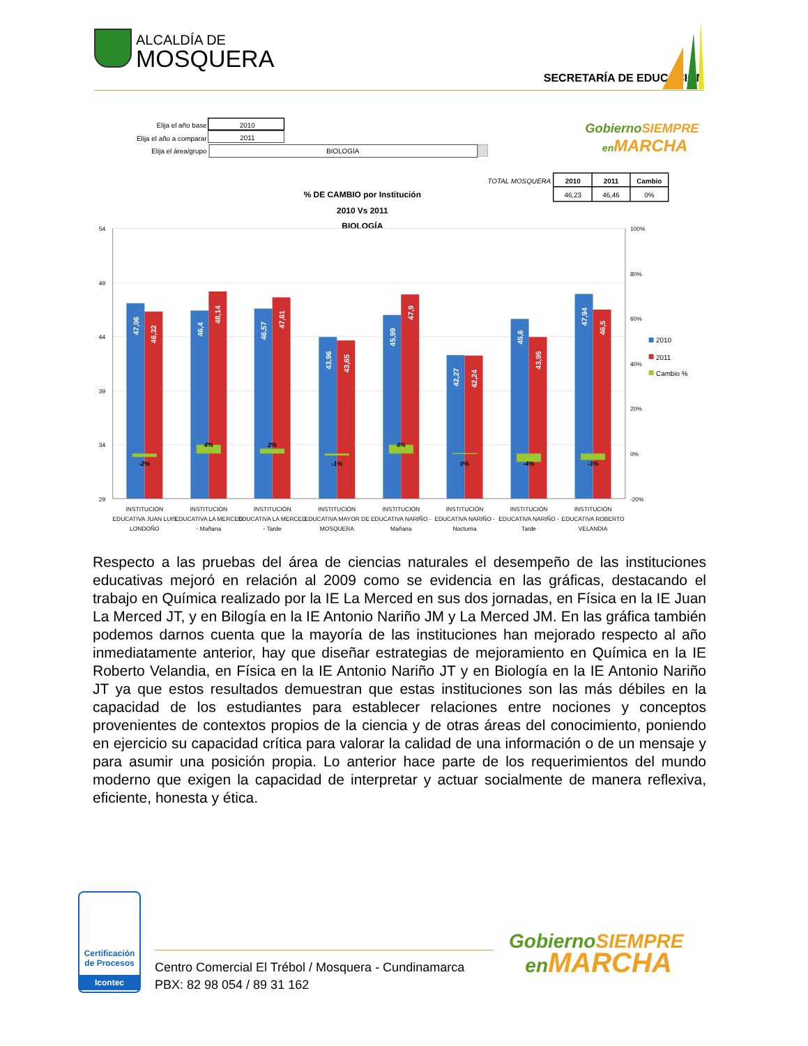ALCALDÍA DE
MOSQUERA
SECRETARÍA DE EDUCACIÓN
Elija el año base
2010
Elija el año a comparar
2011
Elija el área/grupo
BIOLOGÍA
GobiernoSIEMPRE
enMARCHA
TOTAL MOSQUERA
2010
2011
Cambio
46,23
46,46
0%
% DE CAMBIO por Institución
2010 Vs 2011
BIOLOGÍA
54
49
44
39
34
29
100%
80%
60%
40%
20%
0%
-20%
2010
2011
Cambio %
47,06
46,32
46,4
48,14
46,57
47,61
43,96
43,65
45,99
47,9
42,27
42,24
45,6
43,95
47,94
46,5
-2%
4%
2%
-1%
4%
0%
-4%
-3%
INSTITUCIÓN
EDUCATIVA JUAN LUIS
LONDOÑO
INSTITUCIÓN
EDUCATIVA LA MERCED
- Mañana
INSTITUCIÓN
EDUCATIVA LA MERCED
- Tarde
INSTITUCIÓN
EDUCATIVA MAYOR DE
MOSQUERA
INSTITUCIÓN
EDUCATIVA NARIÑO -
Mañana
INSTITUCIÓN
EDUCATIVA NARIÑO -
Nocturna
INSTITUCIÓN
EDUCATIVA NARIÑO -
Tarde
INSTITUCIÓN
EDUCATIVA ROBERTO
VELANDIA
Respecto a las pruebas del área de ciencias naturales el desempeño de las instituciones educativas mejoró en relación al 2009 como se evidencia en las gráficas, destacando el trabajo en Química realizado por la IE La Merced en sus dos jornadas, en Física en la IE Juan La Merced JT, y en Bilogía en la IE Antonio Nariño JM y La Merced JM. En las gráfica también podemos darnos cuenta que la mayoría de las instituciones han mejorado respecto al año inmediatamente anterior, hay que diseñar estrategias de mejoramiento en Química en la IE Roberto Velandia, en Física en la IE Antonio Nariño JT y en Biología en la IE Antonio Nariño JT ya que estos resultados demuestran que estas instituciones son las más débiles en la capacidad de los estudiantes para establecer relaciones entre nociones y conceptos provenientes de contextos propios de la ciencia y de otras áreas del conocimiento, poniendo en ejercicio su capacidad crítica para valorar la calidad de una información o de un mensaje y para asumir una posición propia. Lo anterior hace parte de los requerimientos del mundo moderno que exigen la capacidad de interpretar y actuar socialmente de manera reflexiva, eficiente, honesta y ética.
Certificación de Procesos
Icontec
Centro Comercial El Trébol / Mosquera - Cundinamarca
PBX: 82 98 054 / 89 31 162
GobiernoSIEMPRE
enMARCHA